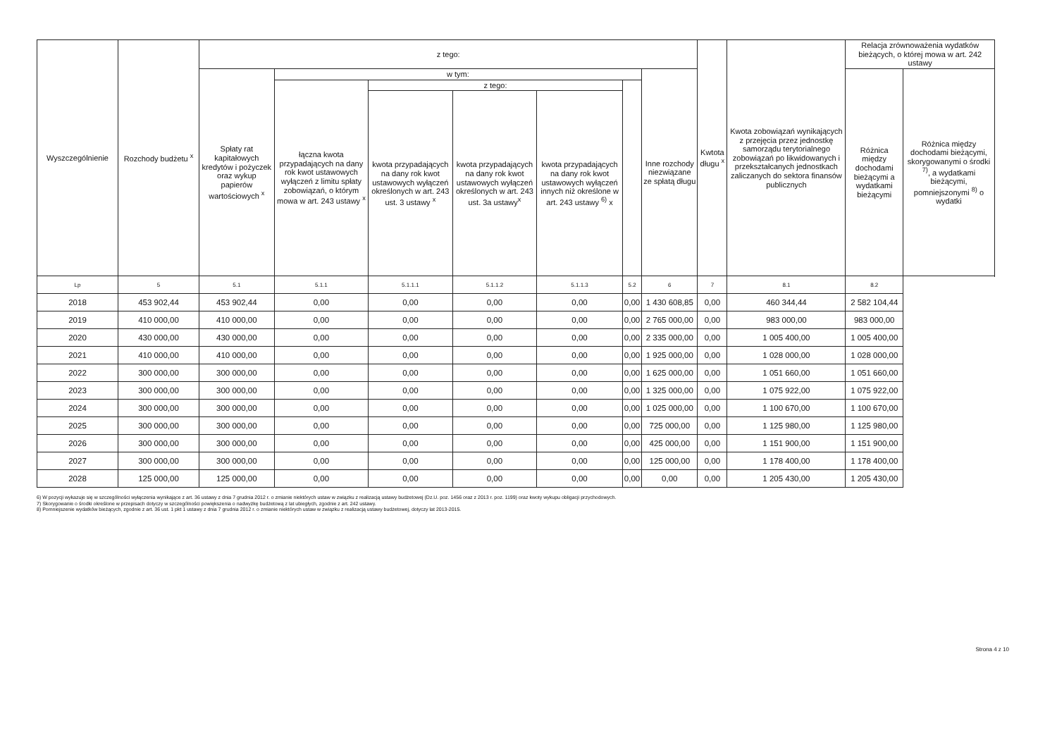| Wyszczególnienie | Rozchody budżetu <sup>x</sup> | z tego: | | | | | | | Kwtota długu <sup>x</sup> | Kwota zobowiązań wynikających z przejęcia przez jednostkę samorządu terytorialnego zobowiązań po likwidowanych i przekształcanych jednostkach zaliczanych do sektora finansów publicznych | Relacja zrównoważenia wydatków bieżących, o której mowa w art. 242 ustawy | |
| --- | --- | --- | --- | --- | --- | --- | --- | --- | --- | --- | --- | --- |
| | | Spłaty rat kapitałowych kredytów i pożyczek oraz wykup papierów wartościowych <sup>x</sup> | w tym: | | | | | Inne rozchody niezwiązane ze spłatą długu | | | Różnica między dochodami bieżącymi a wydatkami bieżącymi | Różnica między dochodami bieżącymi, skorygowanymi o środki <sup>7)</sup>, a wydatkami bieżącymi, pomniejszonymi <sup>8)</sup> o wydatki |
| | | | łączna kwota przypadających na dany rok kwot ustawowych wyłączeń z limitu spłaty zobowiązań, o którym mowa w art. 243 ustawy <sup>x</sup> | z tego: | | | | | | | | |
| | | | | kwota przypadających na dany rok kwot ustawowych wyłączeń określonych w art. 243 ust. 3 ustawy <sup>x</sup> | kwota przypadających na dany rok kwot ustawowych wyłączeń określonych w art. 243 ust. 3a ustawy<sup>x</sup> | kwota przypadających na dany rok kwot ustawowych wyłączeń innych niż określone w art. 243 ustawy <sup>6)</sup> x | | | | | | |
| Lp | 5 | 5.1 | 5.1.1 | 5.1.1.1 | 5.1.1.2 | 5.1.1.3 | 5.2 | 6 | 7 | 8.1 | 8.2 | |
| 2018 | 453 902,44 | 453 902,44 | 0,00 | 0,00 | 0,00 | 0,00 | 0,00 | 1 430 608,85 | 0,00 | 460 344,44 | 2 582 104,44 | |
| 2019 | 410 000,00 | 410 000,00 | 0,00 | 0,00 | 0,00 | 0,00 | 0,00 | 2 765 000,00 | 0,00 | 983 000,00 | 983 000,00 | |
| 2020 | 430 000,00 | 430 000,00 | 0,00 | 0,00 | 0,00 | 0,00 | 0,00 | 2 335 000,00 | 0,00 | 1 005 400,00 | 1 005 400,00 | |
| 2021 | 410 000,00 | 410 000,00 | 0,00 | 0,00 | 0,00 | 0,00 | 0,00 | 1 925 000,00 | 0,00 | 1 028 000,00 | 1 028 000,00 | |
| 2022 | 300 000,00 | 300 000,00 | 0,00 | 0,00 | 0,00 | 0,00 | 0,00 | 1 625 000,00 | 0,00 | 1 051 660,00 | 1 051 660,00 | |
| 2023 | 300 000,00 | 300 000,00 | 0,00 | 0,00 | 0,00 | 0,00 | 0,00 | 1 325 000,00 | 0,00 | 1 075 922,00 | 1 075 922,00 | |
| 2024 | 300 000,00 | 300 000,00 | 0,00 | 0,00 | 0,00 | 0,00 | 0,00 | 1 025 000,00 | 0,00 | 1 100 670,00 | 1 100 670,00 | |
| 2025 | 300 000,00 | 300 000,00 | 0,00 | 0,00 | 0,00 | 0,00 | 0,00 | 725 000,00 | 0,00 | 1 125 980,00 | 1 125 980,00 | |
| 2026 | 300 000,00 | 300 000,00 | 0,00 | 0,00 | 0,00 | 0,00 | 0,00 | 425 000,00 | 0,00 | 1 151 900,00 | 1 151 900,00 | |
| 2027 | 300 000,00 | 300 000,00 | 0,00 | 0,00 | 0,00 | 0,00 | 0,00 | 125 000,00 | 0,00 | 1 178 400,00 | 1 178 400,00 | |
| 2028 | 125 000,00 | 125 000,00 | 0,00 | 0,00 | 0,00 | 0,00 | 0,00 | 0,00 | 0,00 | 1 205 430,00 | 1 205 430,00 | |
6) W pozycji wykazuje się w szczególności wyłączenia wynikające z art. 36 ustawy z dnia 7 grudnia 2012 r. o zmianie niektórych ustaw w związku z realizacją ustawy budżetowej (Dz.U. poz. 1456 oraz z 2013 r. poz. 1199) oraz kwoty wykupu obligacji przychodowych.
7) Skorygowanie o środki określone w przepisach dotyczy w szczególności powiększenia o nadwyżkę budżetową z lat ubiegłych, zgodnie z art. 242 ustawy.
8) Pomniejszenie wydatków bieżących, zgodnie z art. 36 ust. 1 pkt 1 ustawy z dnia 7 grudnia 2012 r. o zmianie niektórych ustaw w związku z realizacją ustawy budżetowej, dotyczy lat 2013-2015.
Strona 4 z 10